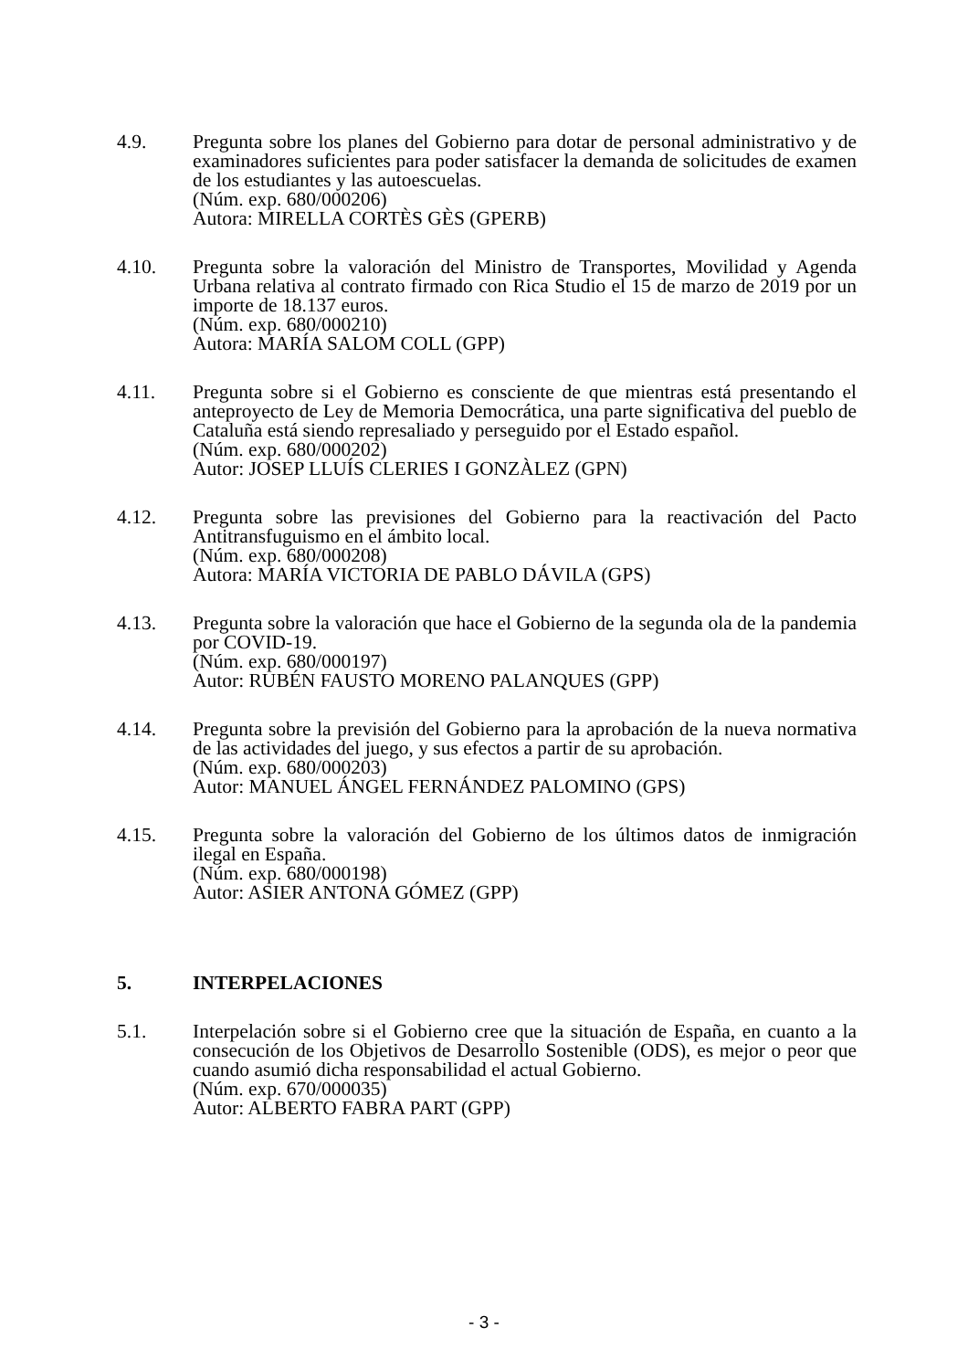4.9. Pregunta sobre los planes del Gobierno para dotar de personal administrativo y de examinadores suficientes para poder satisfacer la demanda de solicitudes de examen de los estudiantes y las autoescuelas.
(Núm. exp. 680/000206)
Autora: MIRELLA CORTÈS GÈS (GPERB)
4.10. Pregunta sobre la valoración del Ministro de Transportes, Movilidad y Agenda Urbana relativa al contrato firmado con Rica Studio el 15 de marzo de 2019 por un importe de 18.137 euros.
(Núm. exp. 680/000210)
Autora: MARÍA SALOM COLL (GPP)
4.11. Pregunta sobre si el Gobierno es consciente de que mientras está presentando el anteproyecto de Ley de Memoria Democrática, una parte significativa del pueblo de Cataluña está siendo represaliado y perseguido por el Estado español.
(Núm. exp. 680/000202)
Autor: JOSEP LLUÍS CLERIES I GONZÀLEZ (GPN)
4.12. Pregunta sobre las previsiones del Gobierno para la reactivación del Pacto Antitransfuguismo en el ámbito local.
(Núm. exp. 680/000208)
Autora: MARÍA VICTORIA DE PABLO DÁVILA (GPS)
4.13. Pregunta sobre la valoración que hace el Gobierno de la segunda ola de la pandemia por COVID-19.
(Núm. exp. 680/000197)
Autor: RUBÉN FAUSTO MORENO PALANQUES (GPP)
4.14. Pregunta sobre la previsión del Gobierno para la aprobación de la nueva normativa de las actividades del juego, y sus efectos a partir de su aprobación.
(Núm. exp. 680/000203)
Autor: MANUEL ÁNGEL FERNÁNDEZ PALOMINO (GPS)
4.15. Pregunta sobre la valoración del Gobierno de los últimos datos de inmigración ilegal en España.
(Núm. exp. 680/000198)
Autor: ASIER ANTONA GÓMEZ (GPP)
5. INTERPELACIONES
5.1. Interpelación sobre si el Gobierno cree que la situación de España, en cuanto a la consecución de los Objetivos de Desarrollo Sostenible (ODS), es mejor o peor que cuando asumió dicha responsabilidad el actual Gobierno.
(Núm. exp. 670/000035)
Autor: ALBERTO FABRA PART (GPP)
- 3 -